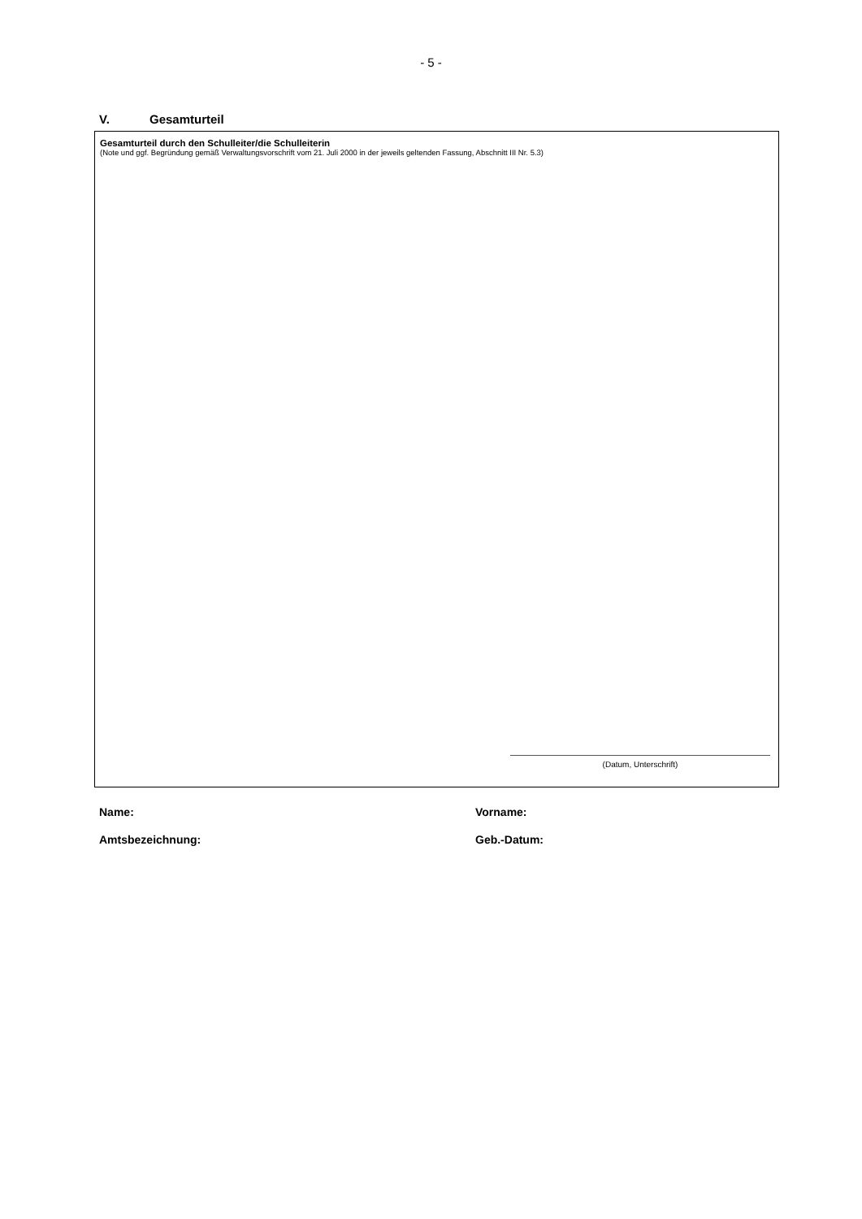- 5 -
V. Gesamturteil
Gesamturteil durch den Schulleiter/die Schulleiterin
(Note und ggf. Begründung gemäß Verwaltungsvorschrift vom 21. Juli 2000 in der jeweils geltenden Fassung, Abschnitt III Nr. 5.3)
(Datum, Unterschrift)
Name: Vorname:
Amtsbezeichnung: Geb.-Datum: